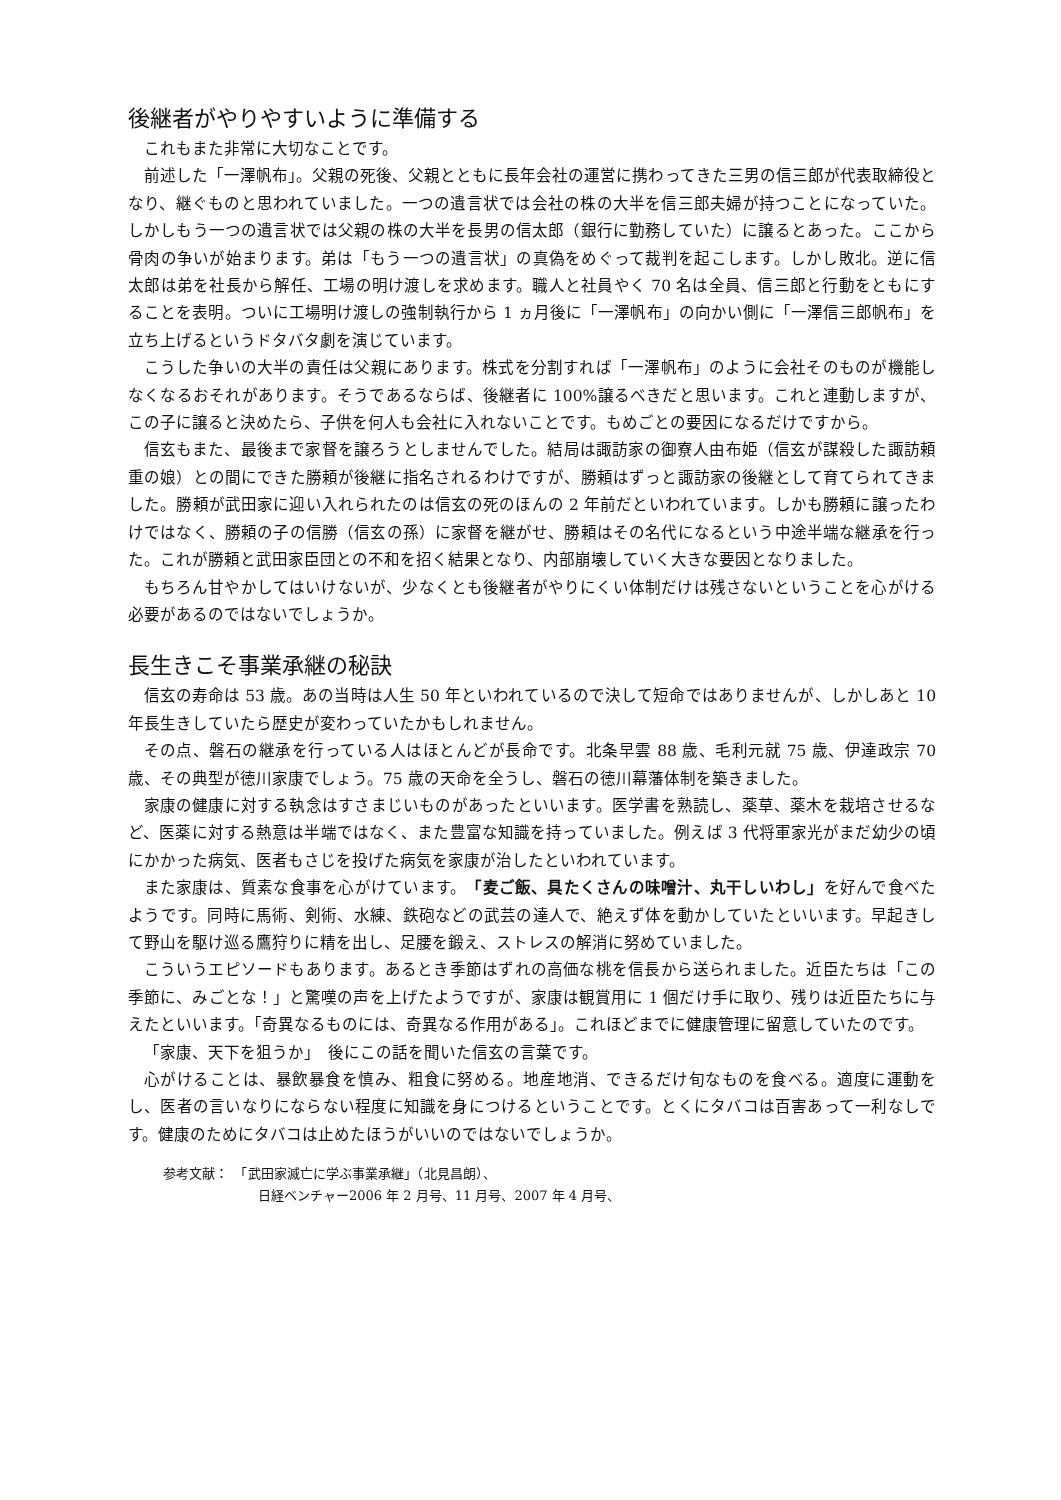後継者がやりやすいように準備する
これもまた非常に大切なことです。
前述した「一澤帆布」。父親の死後、父親とともに長年会社の運営に携わってきた三男の信三郎が代表取締役となり、継ぐものと思われていました。一つの遺言状では会社の株の大半を信三郎夫婦が持つことになっていた。しかしもう一つの遺言状では父親の株の大半を長男の信太郎（銀行に勤務していた）に譲るとあった。ここから骨肉の争いが始まります。弟は「もう一つの遺言状」の真偽をめぐって裁判を起こします。しかし敗北。逆に信太郎は弟を社長から解任、工場の明け渡しを求めます。職人と社員やく 70 名は全員、信三郎と行動をともにすることを表明。ついに工場明け渡しの強制執行から 1 ヵ月後に「一澤帆布」の向かい側に「一澤信三郎帆布」を立ち上げるというドタバタ劇を演じています。
こうした争いの大半の責任は父親にあります。株式を分割すれば「一澤帆布」のように会社そのものが機能しなくなるおそれがあります。そうであるならば、後継者に 100%譲るべきだと思います。これと連動しますが、この子に譲ると決めたら、子供を何人も会社に入れないことです。もめごとの要因になるだけですから。
信玄もまた、最後まで家督を譲ろうとしませんでした。結局は諏訪家の御寮人由布姫（信玄が謀殺した諏訪頼重の娘）との間にできた勝頼が後継に指名されるわけですが、勝頼はずっと諏訪家の後継として育てられてきました。勝頼が武田家に迎い入れられたのは信玄の死のほんの 2 年前だといわれています。しかも勝頼に譲ったわけではなく、勝頼の子の信勝（信玄の孫）に家督を継がせ、勝頼はその名代になるという中途半端な継承を行った。これが勝頼と武田家臣団との不和を招く結果となり、内部崩壊していく大きな要因となりました。
もちろん甘やかしてはいけないが、少なくとも後継者がやりにくい体制だけは残さないということを心がける必要があるのではないでしょうか。
長生きこそ事業承継の秘訣
信玄の寿命は 53 歳。あの当時は人生 50 年といわれているので決して短命ではありませんが、しかしあと 10 年長生きしていたら歴史が変わっていたかもしれません。
その点、磐石の継承を行っている人はほとんどが長命です。北条早雲 88 歳、毛利元就 75 歳、伊達政宗 70 歳、その典型が徳川家康でしょう。75 歳の天命を全うし、磐石の徳川幕藩体制を築きました。
家康の健康に対する執念はすさまじいものがあったといいます。医学書を熟読し、薬草、薬木を栽培させるなど、医薬に対する熱意は半端ではなく、また豊富な知識を持っていました。例えば 3 代将軍家光がまだ幼少の頃にかかった病気、医者もさじを投げた病気を家康が治したといわれています。
また家康は、質素な食事を心がけています。「麦ご飯、具たくさんの味噌汁、丸干しいわし」を好んで食べたようです。同時に馬術、剣術、水練、鉄砲などの武芸の達人で、絶えず体を動かしていたといいます。早起きして野山を駆け巡る鷹狩りに精を出し、足腰を鍛え、ストレスの解消に努めていました。
こういうエピソードもあります。あるとき季節はずれの高価な桃を信長から送られました。近臣たちは「この季節に、みごとな！」と驚嘆の声を上げたようですが、家康は観賞用に 1 個だけ手に取り、残りは近臣たちに与えたといいます。「奇異なるものには、奇異なる作用がある」。これほどまでに健康管理に留意していたのです。
「家康、天下を狙うか」　後にこの話を聞いた信玄の言葉です。
心がけることは、暴飲暴食を慎み、粗食に努める。地産地消、できるだけ旬なものを食べる。適度に運動をし、医者の言いなりにならない程度に知識を身につけるということです。とくにタバコは百害あって一利なしです。健康のためにタバコは止めたほうがいいのではないでしょうか。
参考文献：　「武田家滅亡に学ぶ事業承継」（北見昌朗）、
日経ベンチャー2006 年 2 月号、11 月号、2007 年 4 月号、